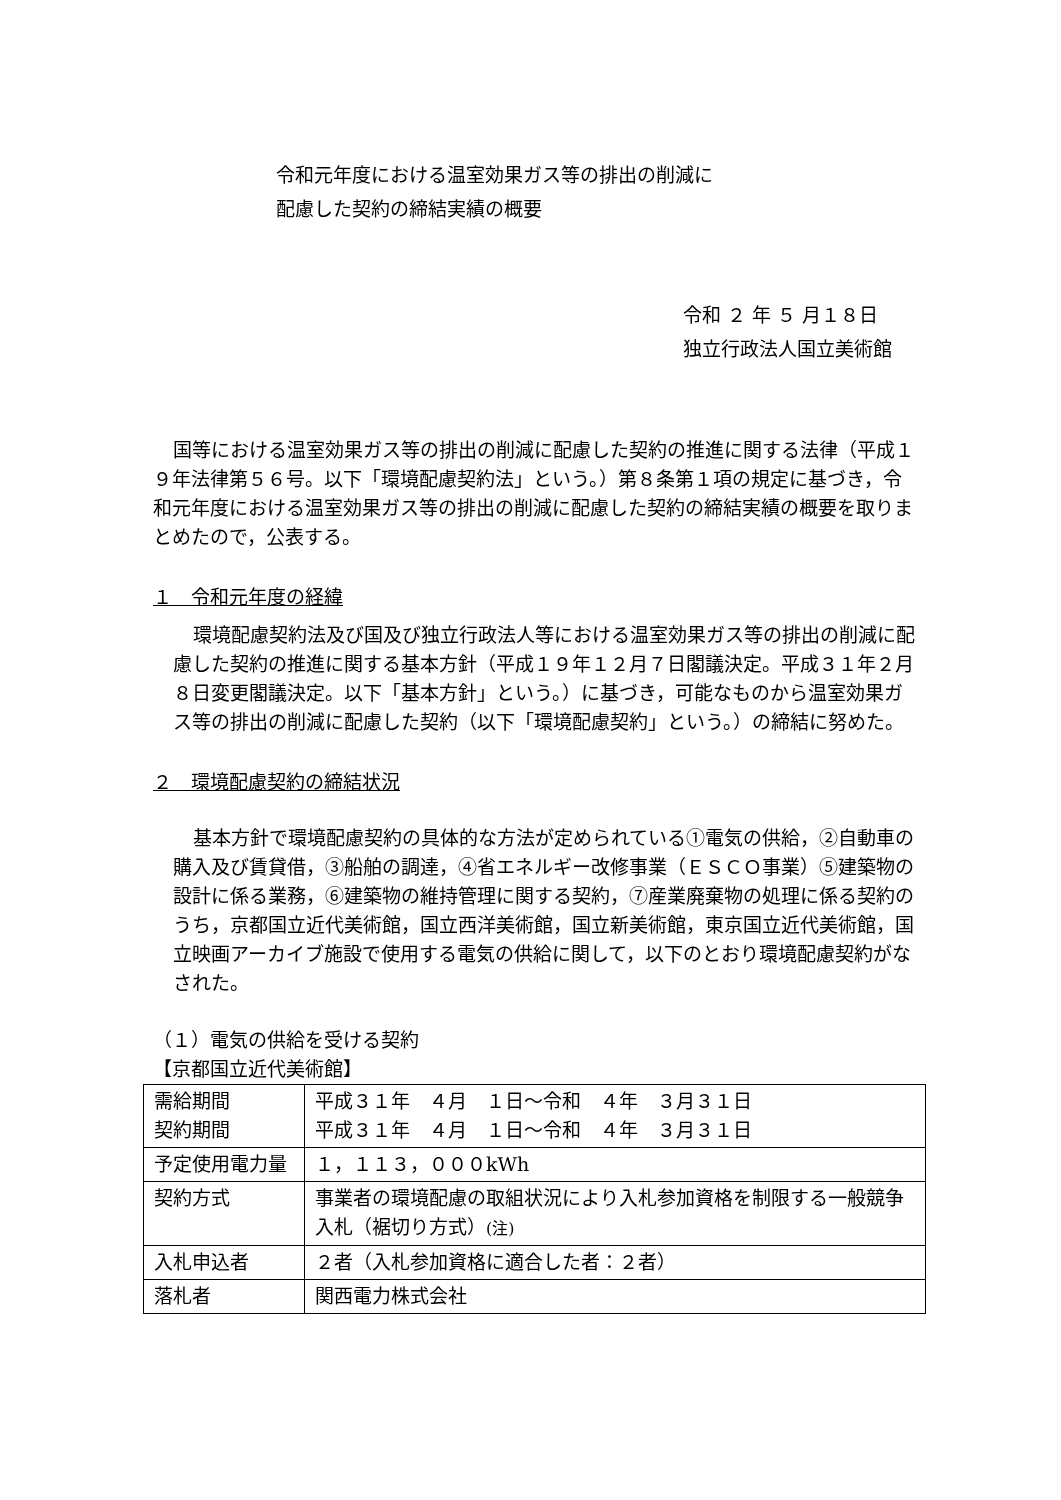令和元年度における温室効果ガス等の排出の削減に
配慮した契約の締結実績の概要
令和 ２ 年 ５ 月１８日
独立行政法人国立美術館
国等における温室効果ガス等の排出の削減に配慮した契約の推進に関する法律（平成１９年法律第５６号。以下「環境配慮契約法」という。）第８条第１項の規定に基づき，令和元年度における温室効果ガス等の排出の削減に配慮した契約の締結実績の概要を取りまとめたので，公表する。
１　令和元年度の経緯
環境配慮契約法及び国及び独立行政法人等における温室効果ガス等の排出の削減に配慮した契約の推進に関する基本方針（平成１９年１２月７日閣議決定。平成３１年２月８日変更閣議決定。以下「基本方針」という。）に基づき，可能なものから温室効果ガス等の排出の削減に配慮した契約（以下「環境配慮契約」という。）の締結に努めた。
２　環境配慮契約の締結状況
基本方針で環境配慮契約の具体的な方法が定められている①電気の供給，②自動車の購入及び賃貸借，③船舶の調達，④省エネルギー改修事業（ＥＳＣＯ事業）⑤建築物の設計に係る業務，⑥建築物の維持管理に関する契約，⑦産業廃棄物の処理に係る契約のうち，京都国立近代美術館，国立西洋美術館，国立新美術館，東京国立近代美術館，国立映画アーカイブ施設で使用する電気の供給に関して，以下のとおり環境配慮契約がなされた。
（１）電気の供給を受ける契約
【京都国立近代美術館】
| 需給期間 契約期間 | 平成３１年 ４月 １日～令和 ４年 ３月３１日 平成３１年 ４月 １日～令和 ４年 ３月３１日 |
| 予定使用電力量 | １，１１３，０００kWh |
| 契約方式 | 事業者の環境配慮の取組状況により入札参加資格を制限する一般競争入札（裾切り方式） (注) |
| 入札申込者 | ２者（入札参加資格に適合した者：２者） |
| 落札者 | 関西電力株式会社 |